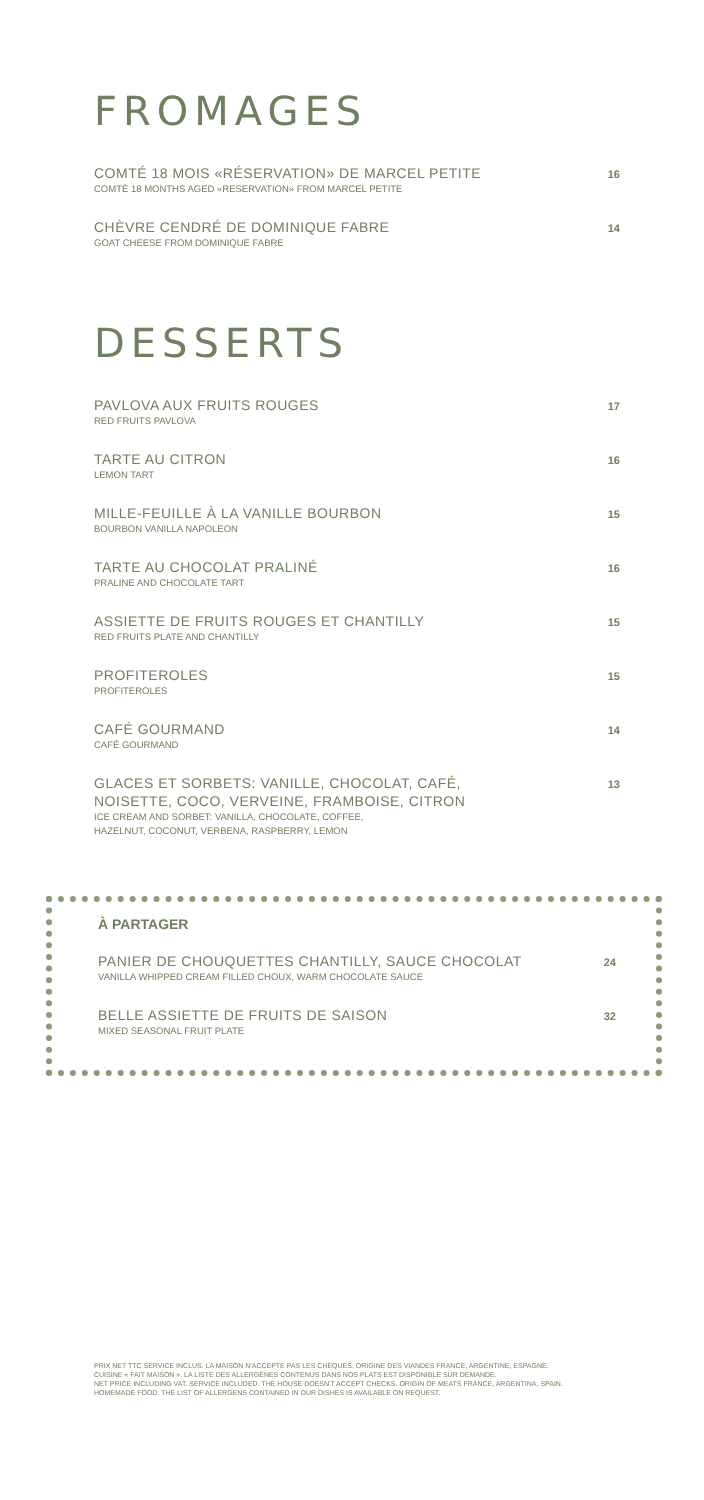FROMAGES
COMTÉ 18 MOIS «RÉSERVATION» DE MARCEL PETITE
COMTÉ 18 MONTHS AGED «RESERVATION» FROM MARCEL PETITE
16
CHÈVRE CENDRÉ DE DOMINIQUE FABRE
GOAT CHEESE FROM DOMINIQUE FABRE
14
DESSERTS
PAVLOVA AUX FRUITS ROUGES
RED FRUITS PAVLOVA
17
TARTE AU CITRON
LEMON TART
16
MILLE-FEUILLE À LA VANILLE BOURBON
BOURBON VANILLA NAPOLEON
15
TARTE AU CHOCOLAT PRALINÉ
PRALINE AND CHOCOLATE TART
16
ASSIETTE DE FRUITS ROUGES ET CHANTILLY
RED FRUITS PLATE AND CHANTILLY
15
PROFITEROLES
PROFITEROLES
15
CAFÉ GOURMAND
CAFÉ GOURMAND
14
GLACES ET SORBETS: VANILLE, CHOCOLAT, CAFÉ,
NOISETTE, COCO, VERVEINE, FRAMBOISE, CITRON
ICE CREAM AND SORBET: VANILLA, CHOCOLATE, COFFEE,
HAZELNUT, COCONUT, VERBENA, RASPBERRY, LEMON
13
À PARTAGER
PANIER DE CHOUQUETTES CHANTILLY, SAUCE CHOCOLAT
VANILLA WHIPPED CREAM FILLED CHOUX, WARM CHOCOLATE SAUCE
24
BELLE ASSIETTE DE FRUITS DE SAISON
MIXED SEASONAL FRUIT PLATE
32
PRIX NET TTC SERVICE INCLUS. LA MAISON N'ACCEPTE PAS LES CHÈQUES. ORIGINE DES VIANDES FRANCE, ARGENTINE, ESPAGNE.
CUISINE « FAIT MAISON ». LA LISTE DES ALLERGÈNES CONTENUS DANS NOS PLATS EST DISPONIBLE SUR DEMANDE.
NET PRICE INCLUDING VAT. SERVICE INCLUDED. THE HOUSE DOESN'T ACCEPT CHECKS. ORIGIN OF MEATS FRANCE, ARGENTINA, SPAIN.
HOMEMADE FOOD. THE LIST OF ALLERGENS CONTAINED IN OUR DISHES IS AVAILABLE ON REQUEST.